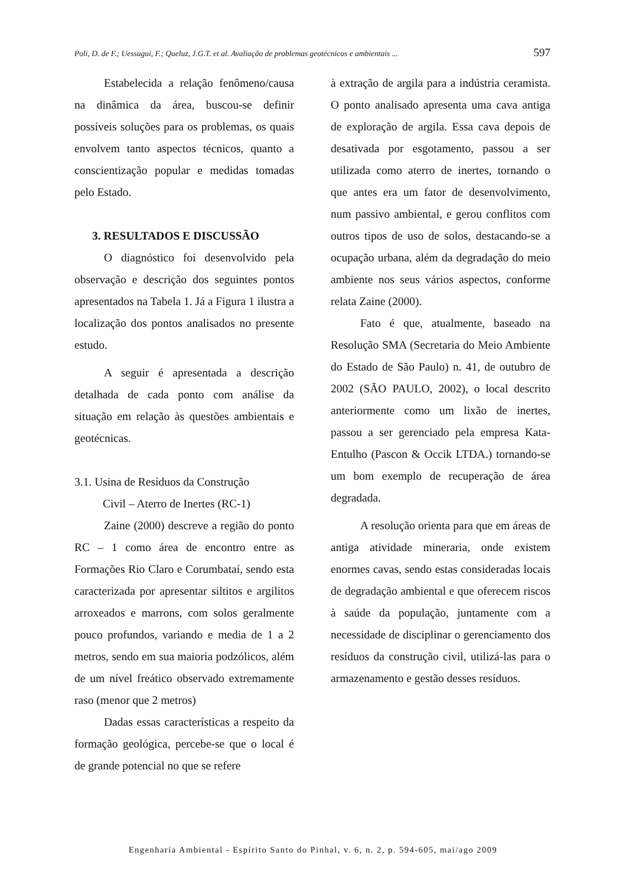Poli, D. de F.; Uessugui, F.; Queluz, J.G.T. et al. Avaliação de problemas geotécnicos e ambientais ... 597
Estabelecida a relação fenômeno/causa na dinâmica da área, buscou-se definir possíveis soluções para os problemas, os quais envolvem tanto aspectos técnicos, quanto a conscientização popular e medidas tomadas pelo Estado.
3. RESULTADOS E DISCUSSÃO
O diagnóstico foi desenvolvido pela observação e descrição dos seguintes pontos apresentados na Tabela 1. Já a Figura 1 ilustra a localização dos pontos analisados no presente estudo.
A seguir é apresentada a descrição detalhada de cada ponto com análise da situação em relação às questões ambientais e geotécnicas.
3.1. Usina de Resíduos da Construção
Civil – Aterro de Inertes (RC-1)
Zaine (2000) descreve a região do ponto RC – 1 como área de encontro entre as Formações Rio Claro e Corumbataí, sendo esta caracterizada por apresentar siltitos e argilitos arroxeados e marrons, com solos geralmente pouco profundos, variando e media de 1 a 2 metros, sendo em sua maioria podzólicos, além de um nível freático observado extremamente raso (menor que 2 metros)
Dadas essas características a respeito da formação geológica, percebe-se que o local é de grande potencial no que se refere
à extração de argila para a indústria ceramista. O ponto analisado apresenta uma cava antiga de exploração de argila. Essa cava depois de desativada por esgotamento, passou a ser utilizada como aterro de inertes, tornando o que antes era um fator de desenvolvimento, num passivo ambiental, e gerou conflitos com outros tipos de uso de solos, destacando-se a ocupação urbana, além da degradação do meio ambiente nos seus vários aspectos, conforme relata Zaine (2000).
Fato é que, atualmente, baseado na Resolução SMA (Secretaria do Meio Ambiente do Estado de São Paulo) n. 41, de outubro de 2002 (SÃO PAULO, 2002), o local descrito anteriormente como um lixão de inertes, passou a ser gerenciado pela empresa Kata-Entulho (Pascon & Occik LTDA.) tornando-se um bom exemplo de recuperação de área degradada.
A resolução orienta para que em áreas de antiga atividade mineraria, onde existem enormes cavas, sendo estas consideradas locais de degradação ambiental e que oferecem riscos à saúde da população, juntamente com a necessidade de disciplinar o gerenciamento dos resíduos da construção civil, utilizá-las para o armazenamento e gestão desses resíduos.
Engenharia Ambiental - Espírito Santo do Pinhal, v. 6, n. 2, p. 594-605, mai/ago 2009